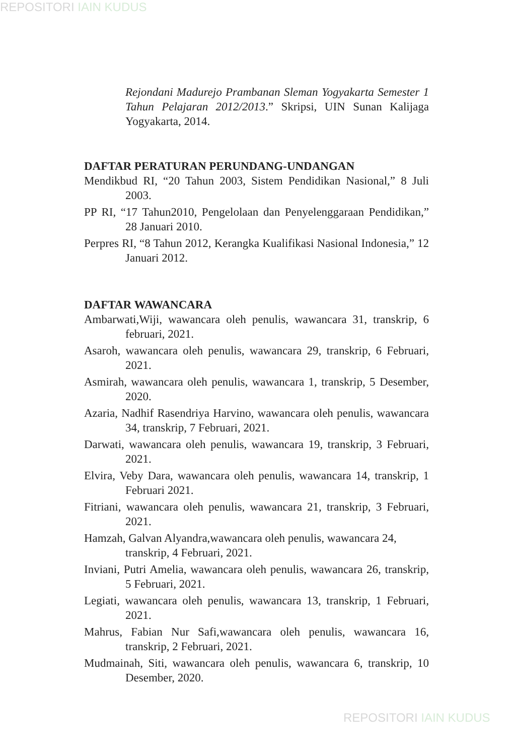REPOSITORI IAIN KUDUS
Rejondani Madurejo Prambanan Sleman Yogyakarta Semester 1 Tahun Pelajaran 2012/2013.” Skripsi, UIN Sunan Kalijaga Yogyakarta, 2014.
DAFTAR PERATURAN PERUNDANG-UNDANGAN
Mendikbud RI, “20 Tahun 2003, Sistem Pendidikan Nasional,” 8 Juli 2003.
PP RI, “17 Tahun2010, Pengelolaan dan Penyelenggaraan Pendidikan,” 28 Januari 2010.
Perpres RI, “8 Tahun 2012, Kerangka Kualifikasi Nasional Indonesia,” 12 Januari 2012.
DAFTAR WAWANCARA
Ambarwati,Wiji, wawancara oleh penulis, wawancara 31, transkrip, 6 februari, 2021.
Asaroh, wawancara oleh penulis, wawancara 29, transkrip, 6 Februari, 2021.
Asmirah, wawancara oleh penulis, wawancara 1, transkrip, 5 Desember, 2020.
Azaria, Nadhif Rasendriya Harvino, wawancara oleh penulis, wawancara 34, transkrip, 7 Februari, 2021.
Darwati, wawancara oleh penulis, wawancara 19, transkrip, 3 Februari, 2021.
Elvira, Veby Dara, wawancara oleh penulis, wawancara 14, transkrip, 1 Februari 2021.
Fitriani, wawancara oleh penulis, wawancara 21, transkrip, 3 Februari, 2021.
Hamzah, Galvan Alyandra,wawancara oleh penulis, wawancara 24, transkrip, 4 Februari, 2021.
Inviani, Putri Amelia, wawancara oleh penulis, wawancara 26, transkrip, 5 Februari, 2021.
Legiati, wawancara oleh penulis, wawancara 13, transkrip, 1 Februari, 2021.
Mahrus, Fabian Nur Safi,wawancara oleh penulis, wawancara 16, transkrip, 2 Februari, 2021.
Mudmainah, Siti, wawancara oleh penulis, wawancara 6, transkrip, 10 Desember, 2020.
REPOSITORI IAIN KUDUS